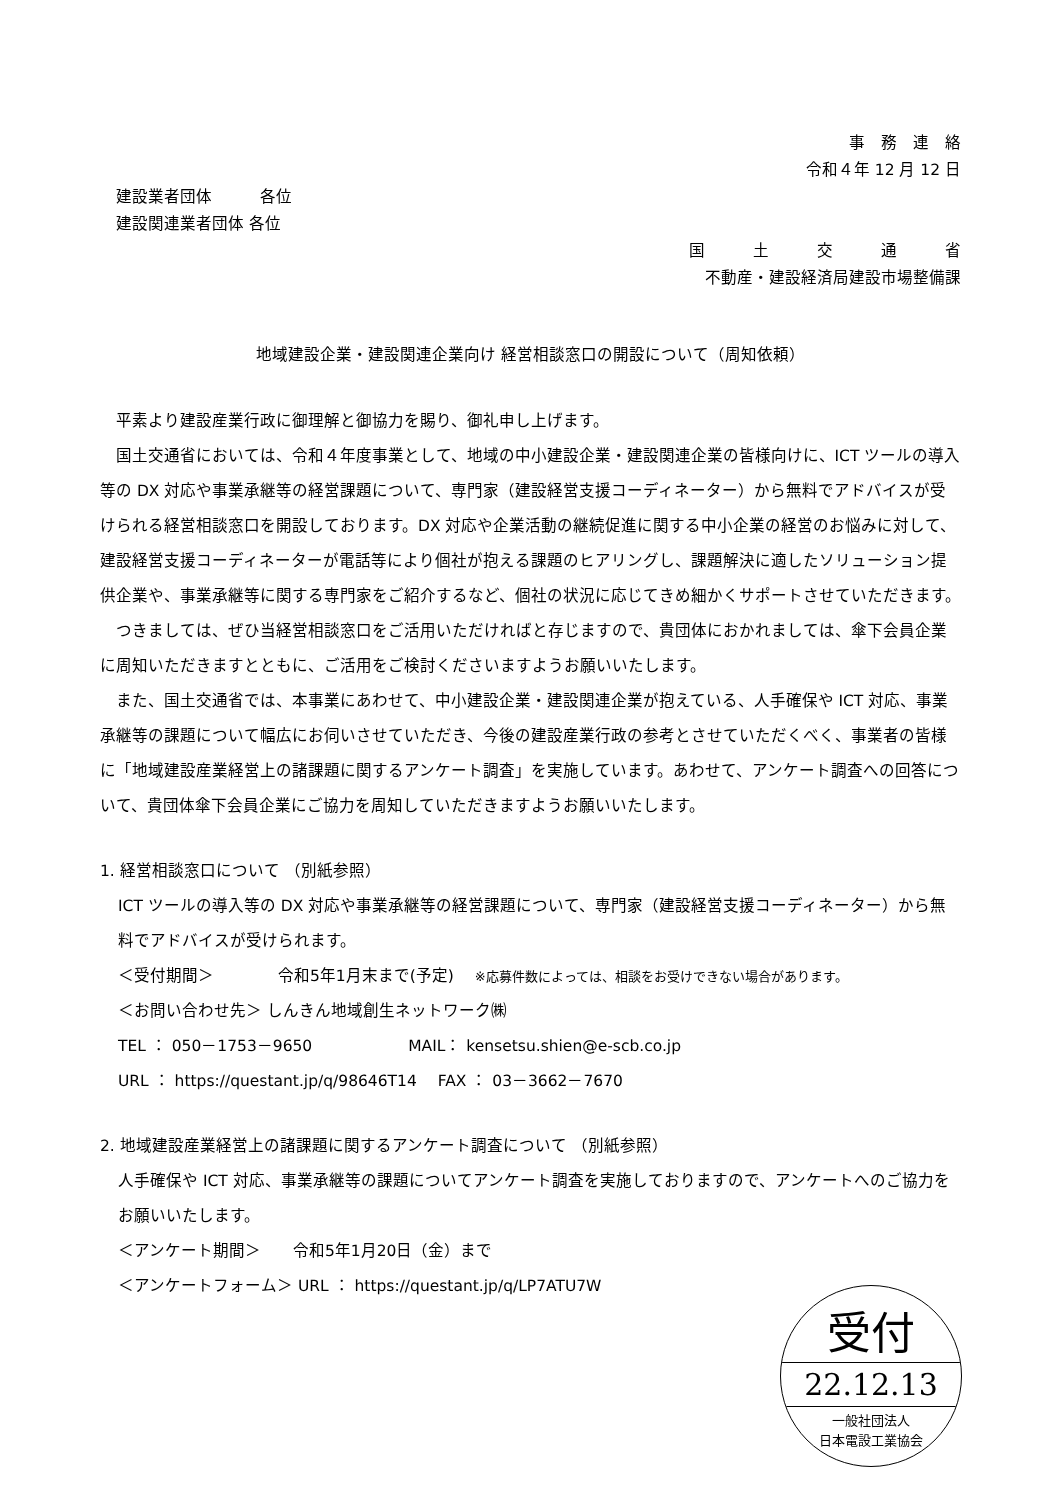事　務　連　絡
令和４年 12 月 12 日
建設業者団体　　　各位
建設関連業者団体 各位
国　　　土　　　交　　　通　　　省
不動産・建設経済局建設市場整備課
地域建設企業・建設関連企業向け 経営相談窓口の開設について（周知依頼）
平素より建設産業行政に御理解と御協力を賜り、御礼申し上げます。
国土交通省においては、令和４年度事業として、地域の中小建設企業・建設関連企業の皆様向けに、ICT ツールの導入等の DX 対応や事業承継等の経営課題について、専門家（建設経営支援コーディネーター）から無料でアドバイスが受けられる経営相談窓口を開設しております。DX 対応や企業活動の継続促進に関する中小企業の経営のお悩みに対して、建設経営支援コーディネーターが電話等により個社が抱える課題のヒアリングし、課題解決に適したソリューション提供企業や、事業承継等に関する専門家をご紹介するなど、個社の状況に応じてきめ細かくサポートさせていただきます。
つきましては、ぜひ当経営相談窓口をご活用いただければと存じますので、貴団体におかれましては、傘下会員企業に周知いただきますとともに、ご活用をご検討くださいますようお願いいたします。
また、国土交通省では、本事業にあわせて、中小建設企業・建設関連企業が抱えている、人手確保や ICT 対応、事業承継等の課題について幅広にお伺いさせていただき、今後の建設産業行政の参考とさせていただくべく、事業者の皆様に「地域建設産業経営上の諸課題に関するアンケート調査」を実施しています。あわせて、アンケート調査への回答について、貴団体傘下会員企業にご協力を周知していただきますようお願いいたします。
1. 経営相談窓口について （別紙参照）
ICT ツールの導入等の DX 対応や事業承継等の経営課題について、専門家（建設経営支援コーディネーター）から無料でアドバイスが受けられます。
＜受付期間＞　　　　令和5年1月末まで(予定)　 ※応募件数によっては、相談をお受けできない場合があります。
＜お問い合わせ先＞ しんきん地域創生ネットワーク㈱
TEL ： 050－1753－9650　　　　　　MAIL： kensetsu.shien@e-scb.co.jp
URL ： https://questant.jp/q/98646T14　 FAX ： 03－3662－7670
2. 地域建設産業経営上の諸課題に関するアンケート調査について （別紙参照）
人手確保や ICT 対応、事業承継等の課題についてアンケート調査を実施しておりますので、アンケートへのご協力をお願いいたします。
＜アンケート期間＞　　令和5年1月20日（金）まで
＜アンケートフォーム＞ URL ： https://questant.jp/q/LP7ATU7W
受付
22.12.13
一般社団法人
日本電設工業協会